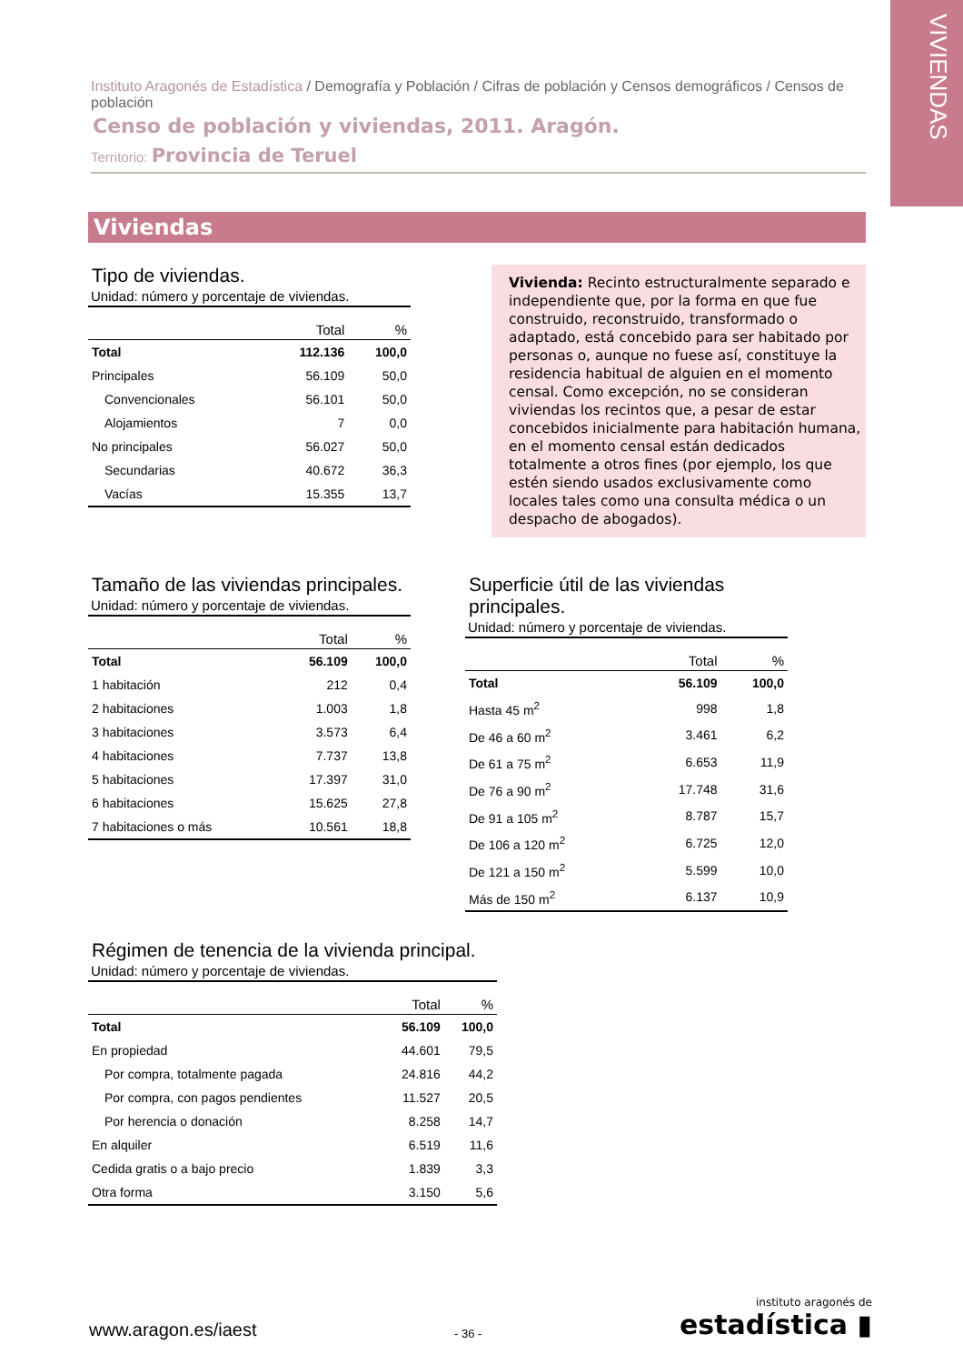VIVIENDAS
Instituto Aragonés de Estadística / Demografía y Población / Cifras de población y Censos demográficos / Censos de población
Censo de población y viviendas, 2011. Aragón.
Territorio: Provincia de Teruel
Viviendas
Tipo de viviendas.
Unidad: número y porcentaje de viviendas.
| | Total | % |
| --- | --- | --- |
| Total | 112.136 | 100,0 |
| Principales | 56.109 | 50,0 |
| Convencionales | 56.101 | 50,0 |
| Alojamientos | 7 | 0,0 |
| No principales | 56.027 | 50,0 |
| Secundarias | 40.672 | 36,3 |
| Vacías | 15.355 | 13,7 |
Vivienda: Recinto estructuralmente separado e independiente que, por la forma en que fue construido, reconstruido, transformado o adaptado, está concebido para ser habitado por personas o, aunque no fuese así, constituye la residencia habitual de alguien en el momento censal. Como excepción, no se consideran viviendas los recintos que, a pesar de estar concebidos inicialmente para habitación humana, en el momento censal están dedicados totalmente a otros fines (por ejemplo, los que estén siendo usados exclusivamente como locales tales como una consulta médica o un despacho de abogados).
Tamaño de las viviendas principales.
Unidad: número y porcentaje de viviendas.
| | Total | % |
| --- | --- | --- |
| Total | 56.109 | 100,0 |
| 1 habitación | 212 | 0,4 |
| 2 habitaciones | 1.003 | 1,8 |
| 3 habitaciones | 3.573 | 6,4 |
| 4 habitaciones | 7.737 | 13,8 |
| 5 habitaciones | 17.397 | 31,0 |
| 6 habitaciones | 15.625 | 27,8 |
| 7 habitaciones o más | 10.561 | 18,8 |
Superficie útil de las viviendas principales.
Unidad: número y porcentaje de viviendas.
| | Total | % |
| --- | --- | --- |
| Total | 56.109 | 100,0 |
| Hasta 45 m<sup>2</sup> | 998 | 1,8 |
| De 46 a 60 m<sup>2</sup> | 3.461 | 6,2 |
| De 61 a 75 m<sup>2</sup> | 6.653 | 11,9 |
| De 76 a 90 m<sup>2</sup> | 17.748 | 31,6 |
| De 91 a 105 m<sup>2</sup> | 8.787 | 15,7 |
| De 106 a 120 m<sup>2</sup> | 6.725 | 12,0 |
| De 121 a 150 m<sup>2</sup> | 5.599 | 10,0 |
| Más de 150 m<sup>2</sup> | 6.137 | 10,9 |
Régimen de tenencia de la vivienda principal.
Unidad: número y porcentaje de viviendas.
| | Total | % |
| --- | --- | --- |
| Total | 56.109 | 100,0 |
| En propiedad | 44.601 | 79,5 |
| Por compra, totalmente pagada | 24.816 | 44,2 |
| Por compra, con pagos pendientes | 11.527 | 20,5 |
| Por herencia o donación | 8.258 | 14,7 |
| En alquiler | 6.519 | 11,6 |
| Cedida gratis o a bajo precio | 1.839 | 3,3 |
| Otra forma | 3.150 | 5,6 |
www.aragon.es/iaest
- 36 -
instituto aragonés de
estadística ▮